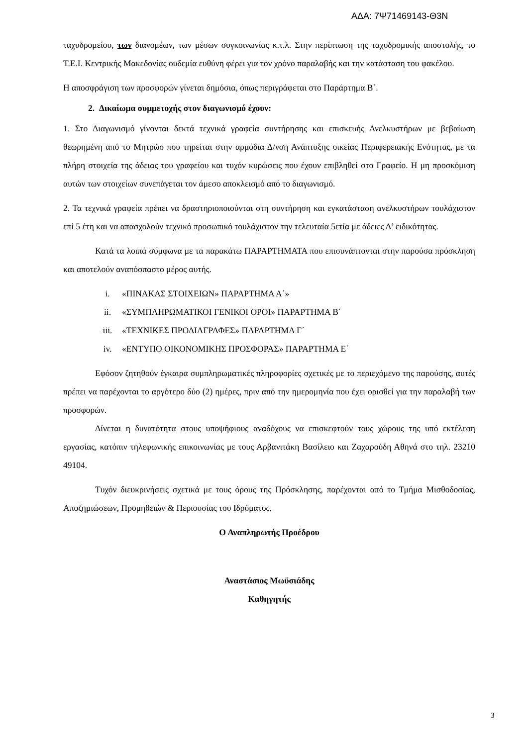ΑΔΑ: 7Ψ71469143-Θ3Ν
ταχυδρομείου, των διανομέων, των μέσων συγκοινωνίας κ.τ.λ. Στην περίπτωση της ταχυδρομικής αποστολής, το Τ.Ε.Ι. Κεντρικής Μακεδονίας ουδεμία ευθύνη φέρει για τον χρόνο παραλαβής και την κατάσταση του φακέλου.
Η αποσφράγιση των προσφορών γίνεται δημόσια, όπως περιγράφεται στο Παράρτημα Β΄.
2. Δικαίωμα συμμετοχής στον διαγωνισμό έχουν:
1. Στο Διαγωνισμό γίνονται δεκτά τεχνικά γραφεία συντήρησης και επισκευής Ανελκυστήρων με βεβαίωση θεωρημένη από το Μητρώο που τηρείται στην αρμόδια Δ/νση Ανάπτυξης οικείας Περιφερειακής Ενότητας, με τα πλήρη στοιχεία της άδειας του γραφείου και τυχόν κυρώσεις που έχουν επιβληθεί στο Γραφείο. Η μη προσκόμιση αυτών των στοιχείων συνεπάγεται τον άμεσο αποκλεισμό από το διαγωνισμό.
2. Τα τεχνικά γραφεία πρέπει να δραστηριοποιούνται στη συντήρηση και εγκατάσταση ανελκυστήρων τουλάχιστον επί 5 έτη και να απασχολούν τεχνικό προσωπικό τουλάχιστον την τελευταία 5ετία με άδειες Δ’ ειδικότητας.
Κατά τα λοιπά σύμφωνα με τα παρακάτω ΠΑΡΑΡΤΗΜΑΤΑ που επισυνάπτονται στην παρούσα πρόσκληση και αποτελούν αναπόσπαστο μέρος αυτής.
i. «ΠΙΝΑΚΑΣ ΣΤΟΙΧΕΙΩΝ» ΠΑΡΑΡΤΗΜΑ Α΄»
ii. «ΣΥΜΠΛΗΡΩΜΑΤΙΚΟΙ ΓΕΝΙΚΟΙ ΟΡΟΙ» ΠΑΡΑΡΤΗΜΑ Β΄
iii. «ΤΕΧΝΙΚΕΣ ΠΡΟΔΙΑΓΡΑΦΕΣ» ΠΑΡΑΡΤΗΜΑ Γ΄
iv. «ΕΝΤΥΠΟ ΟΙΚΟΝΟΜΙΚΗΣ ΠΡΟΣΦΟΡΑΣ» ΠΑΡΑΡΤΗΜΑ Ε΄
Εφόσον ζητηθούν έγκαιρα συμπληρωματικές πληροφορίες σχετικές με το περιεχόμενο της παρούσης, αυτές πρέπει να παρέχονται το αργότερο δύο (2) ημέρες, πριν από την ημερομηνία που έχει ορισθεί για την παραλαβή των προσφορών.
Δίνεται η δυνατότητα στους υποψήφιους αναδόχους να επισκεφτούν τους χώρους της υπό εκτέλεση εργασίας, κατόπιν τηλεφωνικής επικοινωνίας με τους Αρβανιτάκη Βασίλειο και Ζαχαρούδη Αθηνά στο τηλ. 23210 49104.
Τυχόν διευκρινήσεις σχετικά με τους όρους της Πρόσκλησης, παρέχονται από το Τμήμα Μισθοδοσίας, Αποζημιώσεων, Προμηθειών & Περιουσίας του Ιδρύματος.
Ο Αναπληρωτής Προέδρου
Αναστάσιος Μωϋσιάδης
Καθηγητής
3